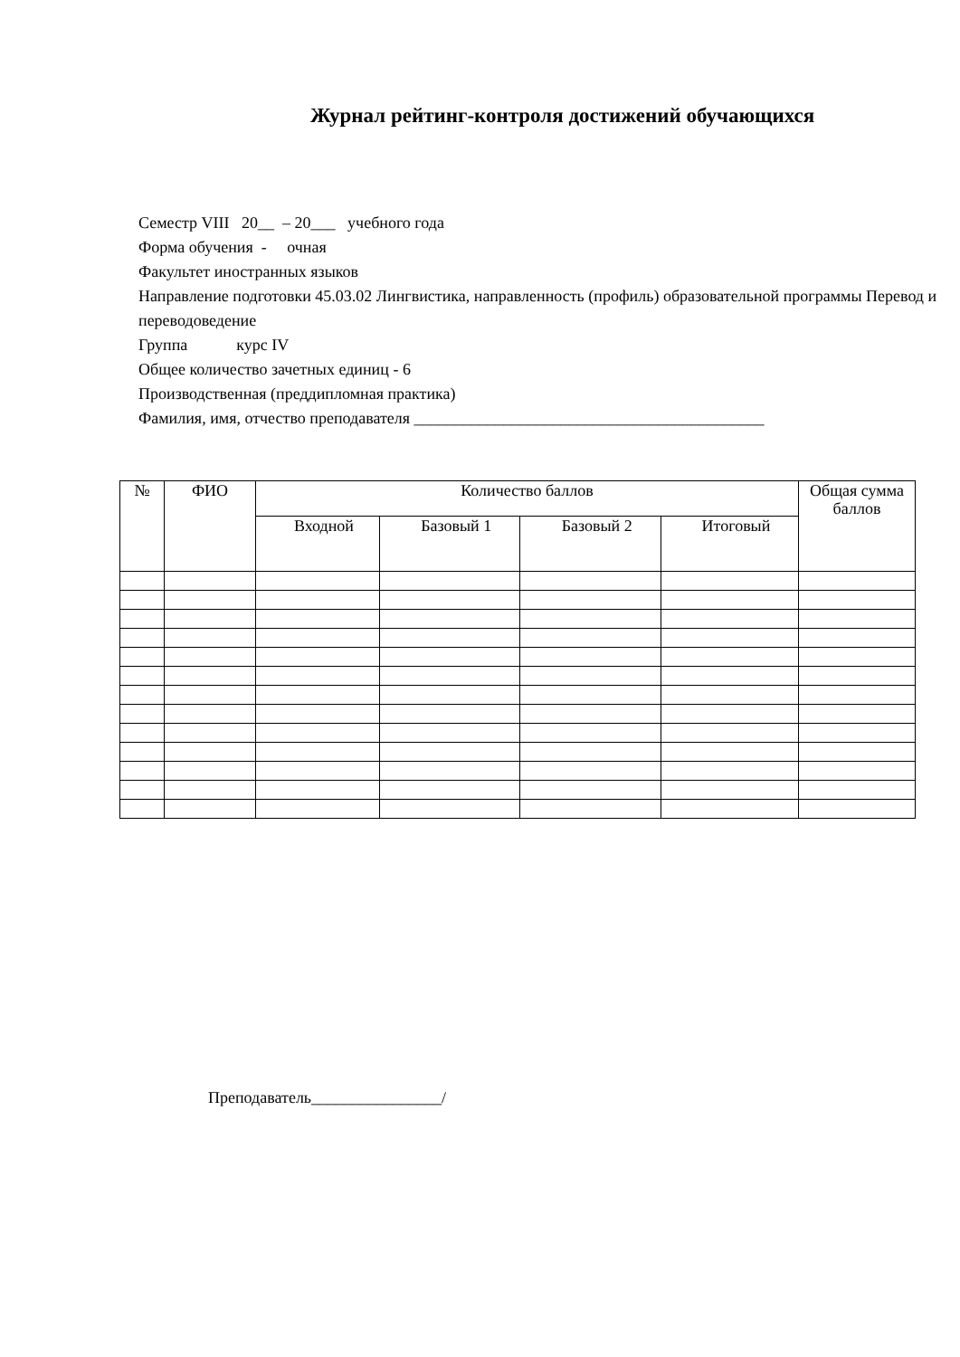Журнал рейтинг-контроля достижений обучающихся
Семестр VIII 20__ – 20___ учебного года
Форма обучения - очная
Факультет иностранных языков
Направление подготовки 45.03.02 Лингвистика, направленность (профиль) образовательной программы Перевод и переводоведение
Группа курс IV
Общее количество зачетных единиц - 6
Производственная (преддипломная практика)
Фамилия, имя, отчество преподавателя ___________________________________________
| № | ФИО | Количество баллов | | | | Общая сумма баллов |
| --- | --- | --- | --- | --- | --- | --- |
| | | Входной | Базовый 1 | Базовый 2 | Итоговый | |
Преподаватель________________/